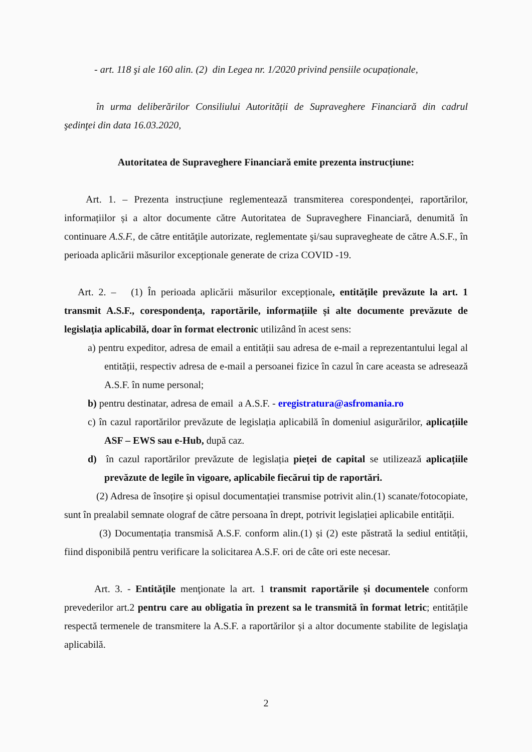- art. 118 şi ale 160 alin. (2) din Legea nr. 1/2020 privind pensiile ocupaționale,
în urma deliberărilor Consiliului Autorității de Supraveghere Financiară din cadrul şedinţei din data 16.03.2020,
Autoritatea de Supraveghere Financiară emite prezenta instrucțiune:
Art. 1. – Prezenta instrucțiune reglementează transmiterea corespondenței, raportărilor, informațiilor și a altor documente către Autoritatea de Supraveghere Financiară, denumită în continuare A.S.F., de către entităţile autorizate, reglementate şi/sau supravegheate de către A.S.F., în perioada aplicării măsurilor excepționale generate de criza COVID -19.
Art. 2. – (1) În perioada aplicării măsurilor excepționale, entitățile prevăzute la art. 1 transmit A.S.F., corespondenţa, raportările, informațiile și alte documente prevăzute de legislaţia aplicabilă, doar în format electronic utilizând în acest sens:
a) pentru expeditor, adresa de email a entității sau adresa de e-mail a reprezentantului legal al entității, respectiv adresa de e-mail a persoanei fizice în cazul în care aceasta se adresează A.S.F. în nume personal;
b) pentru destinatar, adresa de email a A.S.F. - eregistratura@asfromania.ro
c) în cazul raportărilor prevăzute de legislația aplicabilă în domeniul asigurărilor, aplicațiile ASF – EWS sau e-Hub, după caz.
d) în cazul raportărilor prevăzute de legislația pieței de capital se utilizează aplicațiile prevăzute de legile în vigoare, aplicabile fiecărui tip de raportări.
(2) Adresa de însoțire și opisul documentației transmise potrivit alin.(1) scanate/fotocopiate, sunt în prealabil semnate olograf de către persoana în drept, potrivit legislației aplicabile entității.
(3) Documentația transmisă A.S.F. conform alin.(1) și (2) este păstrată la sediul entității, fiind disponibilă pentru verificare la solicitarea A.S.F. ori de câte ori este necesar.
Art. 3. - Entităţile menţionate la art. 1 transmit raportările și documentele conform prevederilor art.2 pentru care au obligatia în prezent sa le transmită în format letric; entitățile respectă termenele de transmitere la A.S.F. a raportărilor și a altor documente stabilite de legislaţia aplicabilă.
2